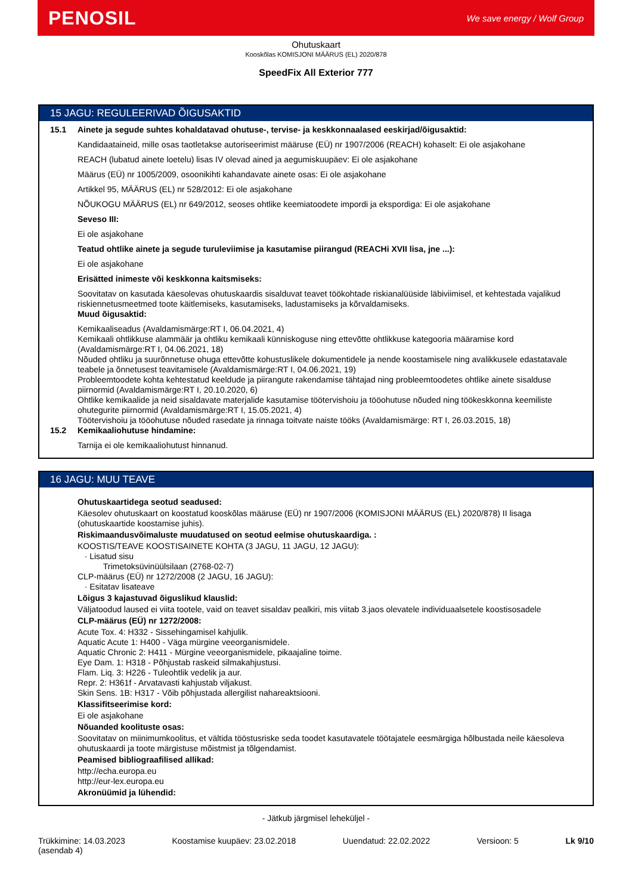PENOSIL We save energy / Wolf Group
Ohutuskaart
Kooskõlas KOMISJONI MÄÄRUS (EL) 2020/878
SpeedFix All Exterior 777
15 JAGU: REGULEERIVAD ÕIGUSAKTID
15.1
Ainete ja segude suhtes kohaldatavad ohutuse-, tervise- ja keskkonnaalased eeskirjad/õigusaktid:
Kandidaataineid, mille osas taotletakse autoriseerimist määruse (EÜ) nr 1907/2006 (REACH) kohaselt: Ei ole asjakohane
REACH (lubatud ainete loetelu) lisas IV olevad ained ja aegumiskuupäev: Ei ole asjakohane
Määrus (EÜ) nr 1005/2009, osoonikihti kahandavate ainete osas: Ei ole asjakohane
Artikkel 95, MÄÄRUS (EL) nr 528/2012: Ei ole asjakohane
NÕUKOGU MÄÄRUS (EL) nr 649/2012, seoses ohtlike keemiatoodete impordi ja ekspordiga: Ei ole asjakohane
Seveso III:
Ei ole asjakohane
Teatud ohtlike ainete ja segude turuleviimise ja kasutamise piirangud (REACHi XVII lisa, jne ...):
Ei ole asjakohane
Erisätted inimeste või keskkonna kaitsmiseks:
Soovitatav on kasutada käesolevas ohutuskaardis sisalduvat teavet töökohtade riskianalüüside läbiviimisel, et kehtestada vajalikud riskiennetusmeetmed toote käitlemiseks, kasutamiseks, ladustamiseks ja kõrvaldamiseks.
Muud õigusaktid:
Kemikaaliseadus (Avaldamismärge:RT I, 06.04.2021, 4)
Kemikaali ohtlikkuse alammäär ja ohtliku kemikaali künniskoguse ning ettevõtte ohtlikkuse kategooria määramise kord (Avaldamismärge:RT I, 04.06.2021, 18)
Nõuded ohtliku ja suurõnnetuse ohuga ettevõtte kohustuslikele dokumentidele ja nende koostamisele ning avalikkusele edastatavale teabele ja õnnetusest teavitamisele (Avaldamismärge:RT I, 04.06.2021, 19)
Probleemtoodete kohta kehtestatud keeldude ja piirangute rakendamise tähtajad ning probleemtoodetes ohtlike ainete sisalduse piirnormid (Avaldamismärge:RT I, 20.10.2020, 6)
Ohtlike kemikaalide ja neid sisaldavate materjalide kasutamise töötervishoiu ja tööohutuse nõuded ning töökeskkonna keemiliste ohutegurite piirnormid (Avaldamismärge:RT I, 15.05.2021, 4)
Töötervishoiu ja tööohutuse nõuded rasedate ja rinnaga toitvate naiste tööks (Avaldamismärge: RT I, 26.03.2015, 18)
15.2
Kemikaaliohutuse hindamine:
Tarnija ei ole kemikaaliohutust hinnanud.
16 JAGU: MUU TEAVE
Ohutuskaartidega seotud seadused:
Käesolev ohutuskaart on koostatud kooskõlas määruse (EÜ) nr 1907/2006 (KOMISJONI MÄÄRUS (EL) 2020/878) II lisaga (ohutuskaartide koostamise juhis).
Riskimaandusvõimaluste muudatused on seotud eelmise ohutuskaardiga. :
KOOSTIS/TEAVE KOOSTISAINETE KOHTA (3 JAGU, 11 JAGU, 12 JAGU):
· Lisatud sisu
Trimetoksüvinüülsilaan (2768-02-7)
CLP-määrus (EÜ) nr 1272/2008 (2 JAGU, 16 JAGU):
· Esitatav lisateave
Lõigus 3 kajastuvad õiguslikud klauslid:
Väljatoodud laused ei viita tootele, vaid on teavet sisaldav pealkiri, mis viitab 3.jaos olevatele individuaalsetele koostisosadele
CLP-määrus (EÜ) nr 1272/2008:
Acute Tox. 4: H332 - Sissehingamisel kahjulik.
Aquatic Acute 1: H400 - Väga mürgine veeorganismidele.
Aquatic Chronic 2: H411 - Mürgine veeorganismidele, pikaajaline toime.
Eye Dam. 1: H318 - Põhjustab raskeid silmakahjustusi.
Flam. Liq. 3: H226 - Tuleohtlik vedelik ja aur.
Repr. 2: H361f - Arvatavasti kahjustab viljakust.
Skin Sens. 1B: H317 - Võib põhjustada allergilist nahareaktsiooni.
Klassifitseerimise kord:
Ei ole asjakohane
Nõuanded koolituste osas:
Soovitatav on miinimumkoolitus, et vältida tööstusriske seda toodet kasutavatele töötajatele eesmärgiga hõlbustada neile käesoleva ohutuskaardi ja toote märgistuse mõistmist ja tõlgendamist.
Peamised bibliograafilised allikad:
http://echa.europa.eu
http://eur-lex.europa.eu
Akronüümid ja lühendid:
- Jätkub järgmisel leheküljel -
Trükkimine: 14.03.2023
(asendab 4) Koostamise kuupäev: 23.02.2018 Uuendatud: 22.02.2022 Versioon: 5 Lk 9/10